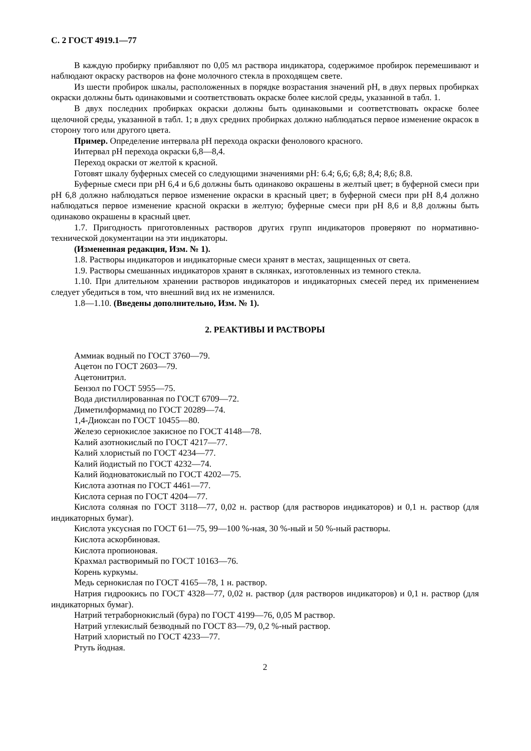С. 2 ГОСТ 4919.1—77
В каждую пробирку прибавляют по 0,05 мл раствора индикатора, содержимое пробирок перемешивают и наблюдают окраску растворов на фоне молочного стекла в проходящем свете.
Из шести пробирок шкалы, расположенных в порядке возрастания значений pH, в двух первых пробирках окраски должны быть одинаковыми и соответствовать окраске более кислой среды, указанной в табл. 1.
В двух последних пробирках окраски должны быть одинаковыми и соответствовать окраске более щелочной среды, указанной в табл. 1; в двух средних пробирках должно наблюдаться первое изменение окрасок в сторону того или другого цвета.
Пример. Определение интервала pH перехода окраски фенолового красного.
Интервал pH перехода окраски 6,8—8,4.
Переход окраски от желтой к красной.
Готовят шкалу буферных смесей со следующими значениями pH: 6.4; 6,6; 6,8; 8,4; 8,6; 8.8.
Буферные смеси при pH 6,4 и 6,6 должны быть одинаково окрашены в желтый цвет; в буферной смеси при pH 6,8 должно наблюдаться первое изменение окраски в красный цвет; в буферной смеси при pH 8,4 должно наблюдаться первое изменение красной окраски в желтую; буферные смеси при pH 8,6 и 8,8 должны быть одинаково окрашены в красный цвет.
1.7. Пригодность приготовленных растворов других групп индикаторов проверяют по нормативно-технической документации на эти индикаторы.
(Измененная редакция, Изм. № 1).
1.8. Растворы индикаторов и индикаторные смеси хранят в местах, защищенных от света.
1.9. Растворы смешанных индикаторов хранят в склянках, изготовленных из темного стекла.
1.10. При длительном хранении растворов индикаторов и индикаторных смесей перед их применением следует убедиться в том, что внешний вид их не изменился.
1.8—1.10. (Введены дополнительно, Изм. № 1).
2. РЕАКТИВЫ И РАСТВОРЫ
Аммиак водный по ГОСТ 3760—79.
Ацетон по ГОСТ 2603—79.
Ацетонитрил.
Бензол по ГОСТ 5955—75.
Вода дистиллированная по ГОСТ 6709—72.
Диметилформамид по ГОСТ 20289—74.
1,4-Диоксан по ГОСТ 10455—80.
Железо сернокислое закисное по ГОСТ 4148—78.
Калий азотнокислый по ГОСТ 4217—77.
Калий хлористый по ГОСТ 4234—77.
Калий йодистый по ГОСТ 4232—74.
Калий йодноватокислый по ГОСТ 4202—75.
Кислота азотная по ГОСТ 4461—77.
Кислота серная по ГОСТ 4204—77.
Кислота соляная по ГОСТ 3118—77, 0,02 н. раствор (для растворов индикаторов) и 0,1 н. раствор (для индикаторных бумаг).
Кислота уксусная по ГОСТ 61—75, 99—100 %-ная, 30 %-ный и 50 %-ный растворы.
Кислота аскорбиновая.
Кислота пропионовая.
Крахмал растворимый по ГОСТ 10163—76.
Корень куркумы.
Медь сернокислая по ГОСТ 4165—78, 1 н. раствор.
Натрия гидроокись по ГОСТ 4328—77, 0,02 н. раствор (для растворов индикаторов) и 0,1 н. раствор (для индикаторных бумаг).
Натрий тетраборнокислый (бура) по ГОСТ 4199—76, 0,05 М раствор.
Натрий углекислый безводный по ГОСТ 83—79, 0,2 %-ный раствор.
Натрий хлористый по ГОСТ 4233—77.
Ртуть йодная.
2